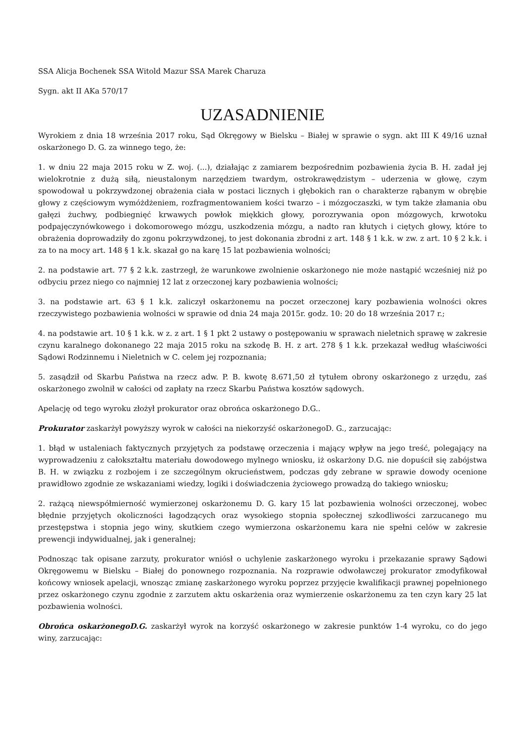SSA Alicja Bochenek SSA Witold Mazur SSA Marek Charuza
Sygn. akt II AKa 570/17
UZASADNIENIE
Wyrokiem z dnia 18 września 2017 roku, Sąd Okręgowy w Bielsku – Białej w sprawie o sygn. akt III K 49/16 uznał oskarżonego D. G. za winnego tego, że:
1. w dniu 22 maja 2015 roku w Z. woj. (...), działając z zamiarem bezpośrednim pozbawienia życia B. H. zadał jej wielokrotnie z dużą siłą, nieustalonym narzędziem twardym, ostrokrawędzistym – uderzenia w głowę, czym spowodował u pokrzywdzonej obrażenia ciała w postaci licznych i głębokich ran o charakterze rąbanym w obrębie głowy z częściowym wymóżdżeniem, rozfragmentowaniem kości twarzo – i mózgoczaszki, w tym także złamania obu gałęzi żuchwy, podbiegnięć krwawych powłok miękkich głowy, porozrywania opon mózgowych, krwotoku podpajęczynówkowego i dokomorowego mózgu, uszkodzenia mózgu, a nadto ran kłutych i ciętych głowy, które to obrażenia doprowadziły do zgonu pokrzywdzonej, to jest dokonania zbrodni z art. 148 § 1 k.k. w zw. z art. 10 § 2 k.k. i za to na mocy art. 148 § 1 k.k. skazał go na karę 15 lat pozbawienia wolności;
2. na podstawie art. 77 § 2 k.k. zastrzegł, że warunkowe zwolnienie oskarżonego nie może nastąpić wcześniej niż po odbyciu przez niego co najmniej 12 lat z orzeczonej kary pozbawienia wolności;
3. na podstawie art. 63 § 1 k.k. zaliczył oskarżonemu na poczet orzeczonej kary pozbawienia wolności okres rzeczywistego pozbawienia wolności w sprawie od dnia 24 maja 2015r. godz. 10: 20 do 18 września 2017 r.;
4. na podstawie art. 10 § 1 k.k. w z. z art. 1 § 1 pkt 2 ustawy o postępowaniu w sprawach nieletnich sprawę w zakresie czynu karalnego dokonanego 22 maja 2015 roku na szkodę B. H. z art. 278 § 1 k.k. przekazał według właściwości Sądowi Rodzinnemu i Nieletnich w C. celem jej rozpoznania;
5. zasądził od Skarbu Państwa na rzecz adw. P. B. kwotę 8.671,50 zł tytułem obrony oskarżonego z urzędu, zaś oskarżonego zwolnił w całości od zapłaty na rzecz Skarbu Państwa kosztów sądowych.
Apelację od tego wyroku złożył prokurator oraz obrońca oskarżonego D.G..
Prokurator zaskarżył powyższy wyrok w całości na niekorzyść oskarżonegoD. G., zarzucając:
1. błąd w ustaleniach faktycznych przyjętych za podstawę orzeczenia i mający wpływ na jego treść, polegający na wyprowadzeniu z całokształtu materiału dowodowego mylnego wniosku, iż oskarżony D.G. nie dopuścił się zabójstwa B. H. w związku z rozbojem i ze szczególnym okrucieństwem, podczas gdy zebrane w sprawie dowody ocenione prawidłowo zgodnie ze wskazaniami wiedzy, logiki i doświadczenia życiowego prowadzą do takiego wniosku;
2. rażącą niewspółmierność wymierzonej oskarżonemu D. G. kary 15 lat pozbawienia wolności orzeczonej, wobec błędnie przyjętych okoliczności łagodzących oraz wysokiego stopnia społecznej szkodliwości zarzucanego mu przestępstwa i stopnia jego winy, skutkiem czego wymierzona oskarżonemu kara nie spełni celów w zakresie prewencji indywidualnej, jak i generalnej;
Podnosząc tak opisane zarzuty, prokurator wniósł o uchylenie zaskarżonego wyroku i przekazanie sprawy Sądowi Okręgowemu w Bielsku – Białej do ponownego rozpoznania. Na rozprawie odwoławczej prokurator zmodyfikował końcowy wniosek apelacji, wnosząc zmianę zaskarżonego wyroku poprzez przyjęcie kwalifikacji prawnej popełnionego przez oskarżonego czynu zgodnie z zarzutem aktu oskarżenia oraz wymierzenie oskarżonemu za ten czyn kary 25 lat pozbawienia wolności.
Obrońca oskarżonegoD.G. zaskarżył wyrok na korzyść oskarżonego w zakresie punktów 1-4 wyroku, co do jego winy, zarzucając: